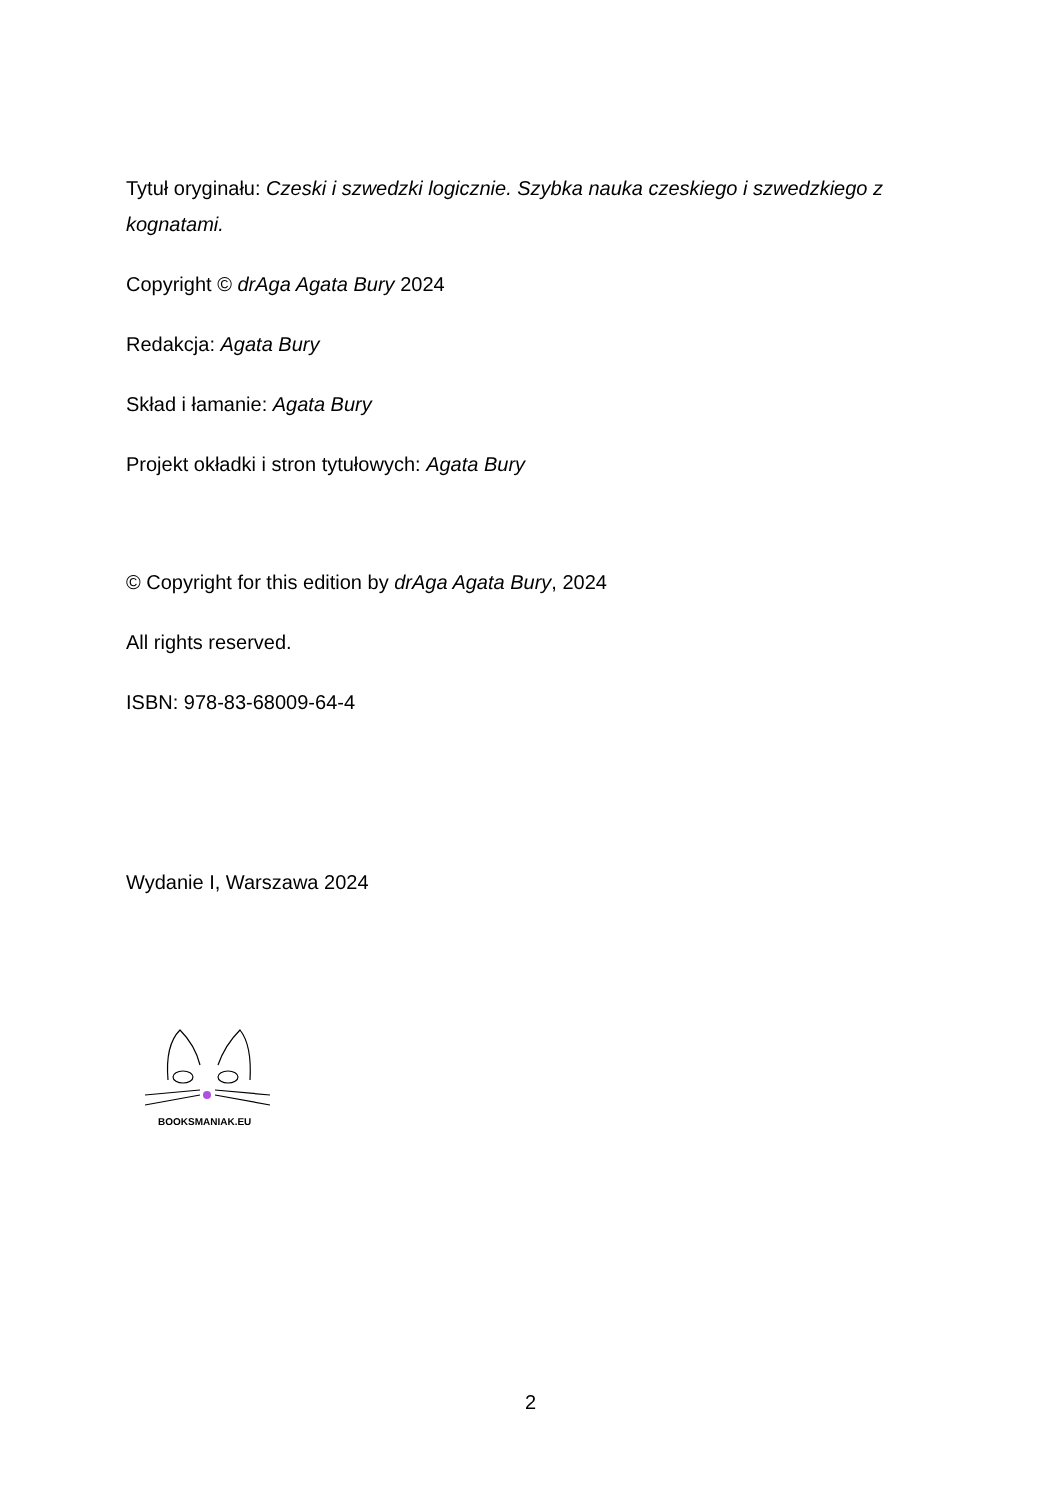Tytuł oryginału: Czeski i szwedzki logicznie. Szybka nauka czeskiego i szwedzkiego z kognatami.
Copyright © drAga Agata Bury 2024
Redakcja: Agata Bury
Skład i łamanie: Agata Bury
Projekt okładki i stron tytułowych: Agata Bury
© Copyright for this edition by drAga Agata Bury, 2024
All rights reserved.
ISBN: 978-83-68009-64-4
Wydanie I, Warszawa 2024
BOOKSMANIAK.EU
2